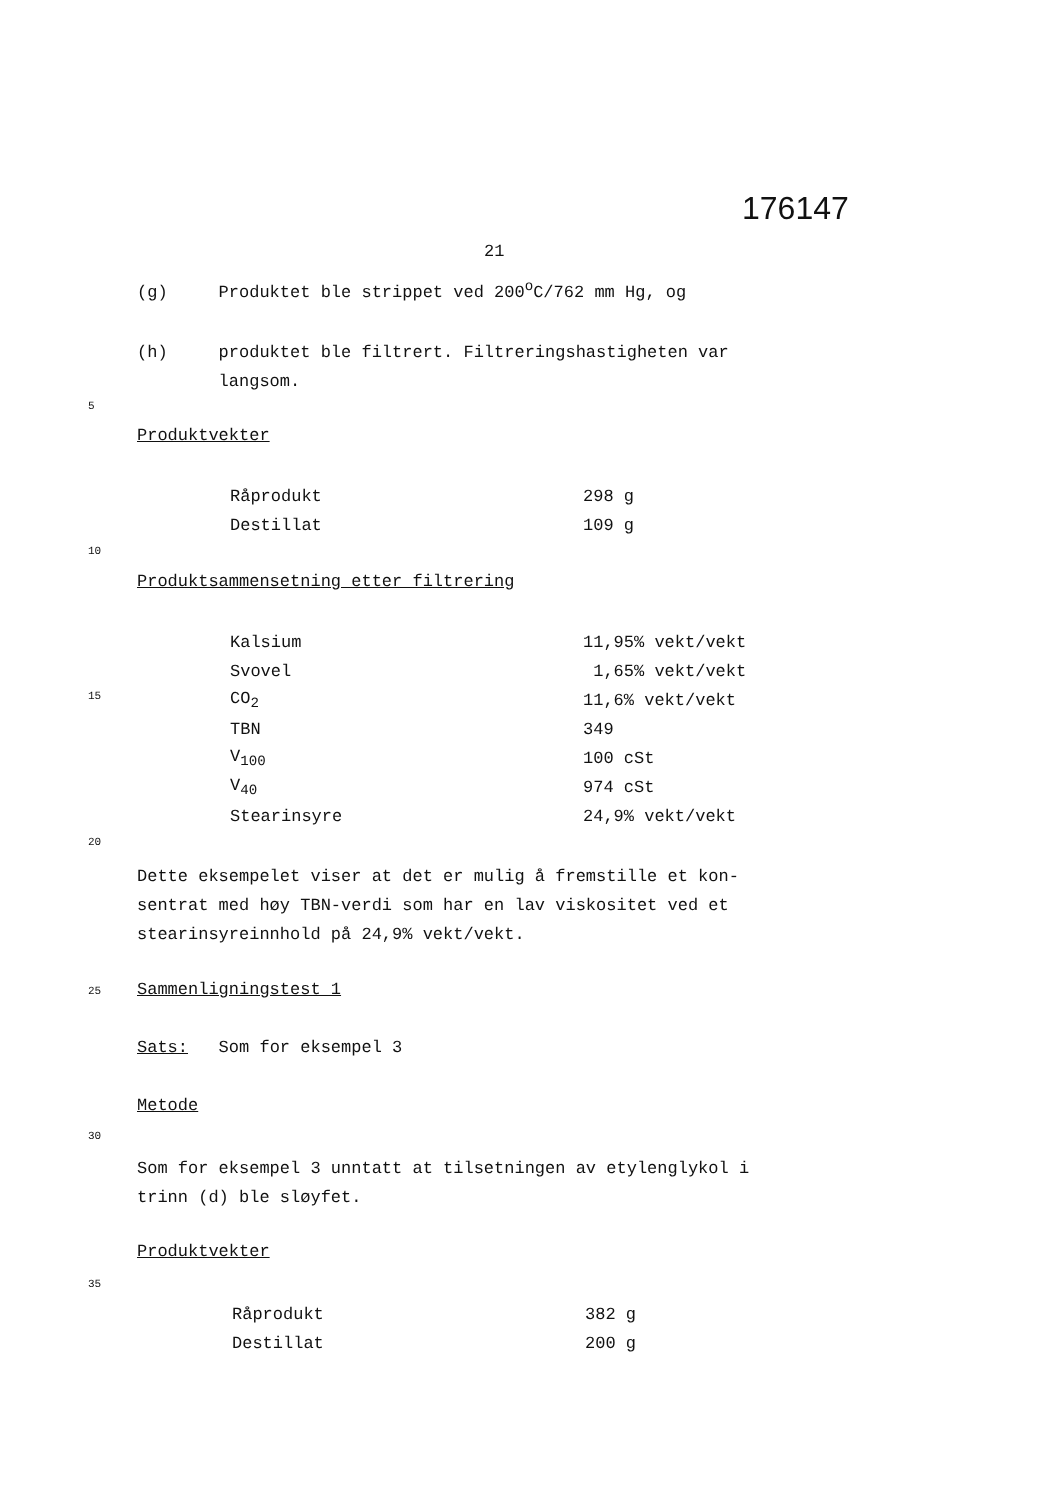176147
21
(g) Produktet ble strippet ved 200<sup>o</sup>C/762 mm Hg, og
(h) produktet ble filtrert. Filtreringshastigheten var
langsom.
5
Produktvekter
| Råprodukt | 298 g |
| Destillat | 109 g |
10
Produktsammensetning etter filtrering
| Kalsium | 11,95% vekt/vekt |
| Svovel | 1,65% vekt/vekt |
| CO<sub>2</sub> | 11,6% vekt/vekt |
| TBN | 349 |
| V<sub>100</sub> | 100 cSt |
| V<sub>40</sub> | 974 cSt |
| Stearinsyre | 24,9% vekt/vekt |
15
20
Dette eksempelet viser at det er mulig å fremstille et kon-
sentrat med høy TBN-verdi som har en lav viskositet ved et
stearinsyreinnhold på 24,9% vekt/vekt.
25 Sammenligningstest 1
Sats: Som for eksempel 3
Metode
30
Som for eksempel 3 unntatt at tilsetningen av etylenglykol i
trinn (d) ble sløyfet.
Produktvekter
35
| Råprodukt | 382 g |
| Destillat | 200 g |